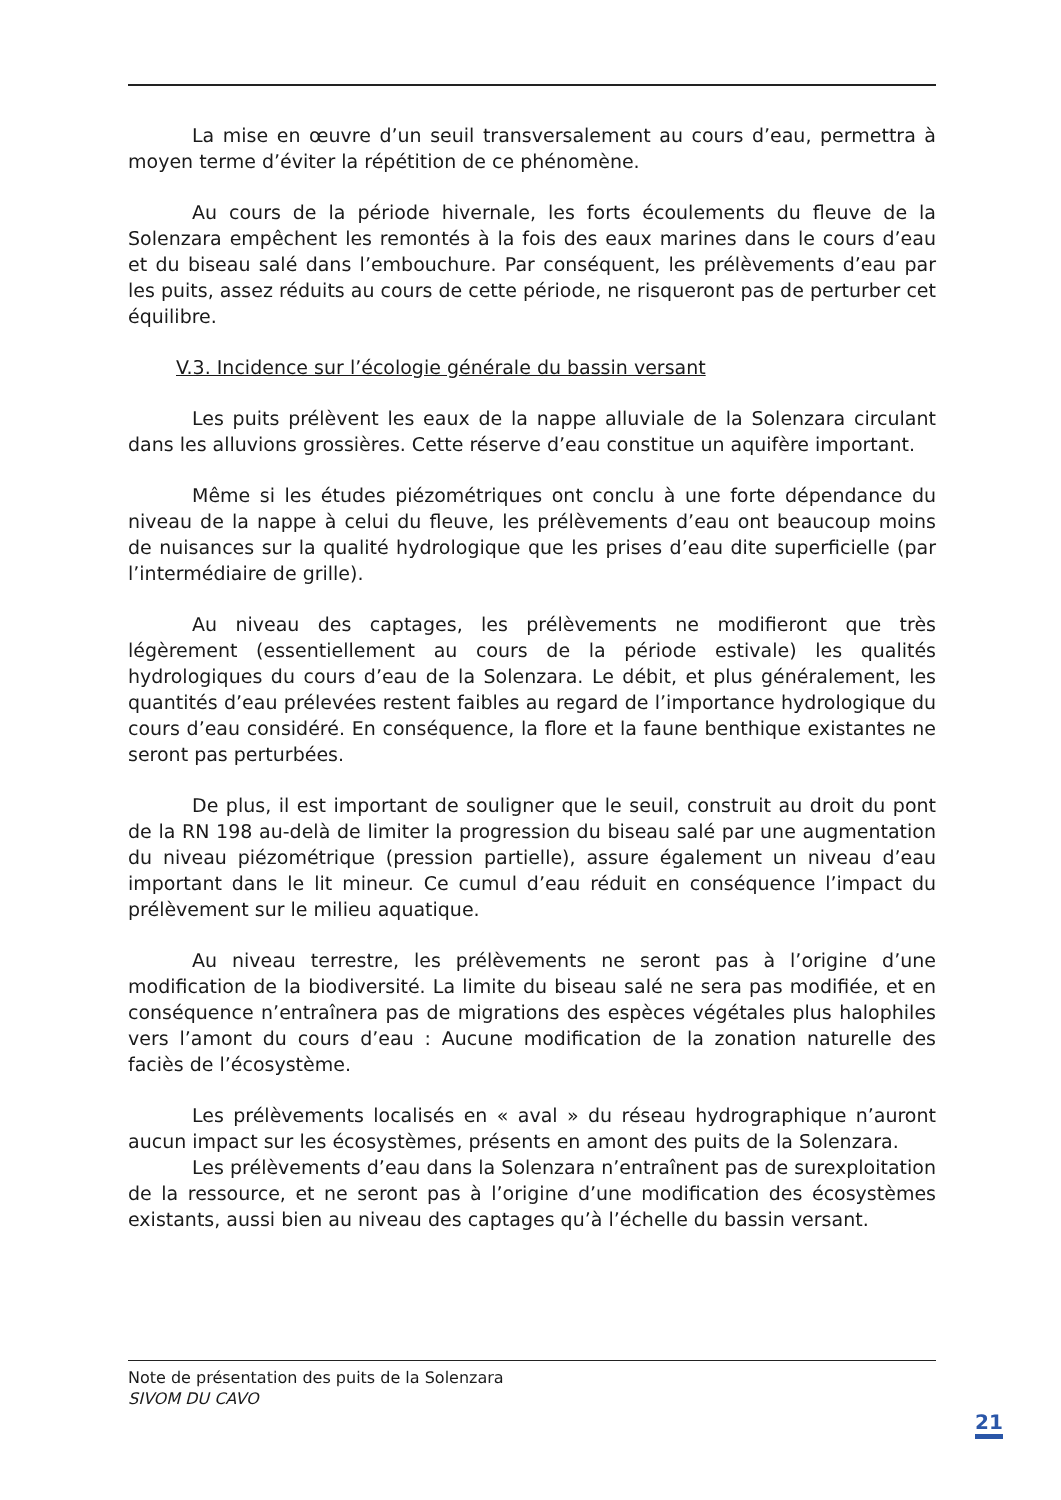La mise en œuvre d’un seuil transversalement au cours d’eau, permettra à moyen terme d’éviter la répétition de ce phénomène.
Au cours de la période hivernale, les forts écoulements du fleuve de la Solenzara empêchent les remontés à la fois des eaux marines dans le cours d’eau et du biseau salé dans l’embouchure. Par conséquent, les prélèvements d’eau par les puits, assez réduits au cours de cette période, ne risqueront pas de perturber cet équilibre.
V.3. Incidence sur l’écologie générale du bassin versant
Les puits prélèvent les eaux de la nappe alluviale de la Solenzara circulant dans les alluvions grossières. Cette réserve d’eau constitue un aquifère important.
Même si les études piézométriques ont conclu à une forte dépendance du niveau de la nappe à celui du fleuve, les prélèvements d’eau ont beaucoup moins de nuisances sur la qualité hydrologique que les prises d’eau dite superficielle (par l’intermédiaire de grille).
Au niveau des captages, les prélèvements ne modifieront que très légèrement (essentiellement au cours de la période estivale) les qualités hydrologiques du cours d’eau de la Solenzara. Le débit, et plus généralement, les quantités d’eau prélevées restent faibles au regard de l’importance hydrologique du cours d’eau considéré. En conséquence, la flore et la faune benthique existantes ne seront pas perturbées.
De plus, il est important de souligner que le seuil, construit au droit du pont de la RN 198 au-delà de limiter la progression du biseau salé par une augmentation du niveau piézométrique (pression partielle), assure également un niveau d’eau important dans le lit mineur. Ce cumul d’eau réduit en conséquence l’impact du prélèvement sur le milieu aquatique.
Au niveau terrestre, les prélèvements ne seront pas à l’origine d’une modification de la biodiversité. La limite du biseau salé ne sera pas modifiée, et en conséquence n’entraînera pas de migrations des espèces végétales plus halophiles vers l’amont du cours d’eau : Aucune modification de la zonation naturelle des faciès de l’écosystème.
Les prélèvements localisés en « aval » du réseau hydrographique n’auront aucun impact sur les écosystèmes, présents en amont des puits de la Solenzara.
Les prélèvements d’eau dans la Solenzara n’entraînent pas de surexploitation de la ressource, et ne seront pas à l’origine d’une modification des écosystèmes existants, aussi bien au niveau des captages qu’à l’échelle du bassin versant.
Note de présentation des puits de la Solenzara
SIVOM DU CAVO
21